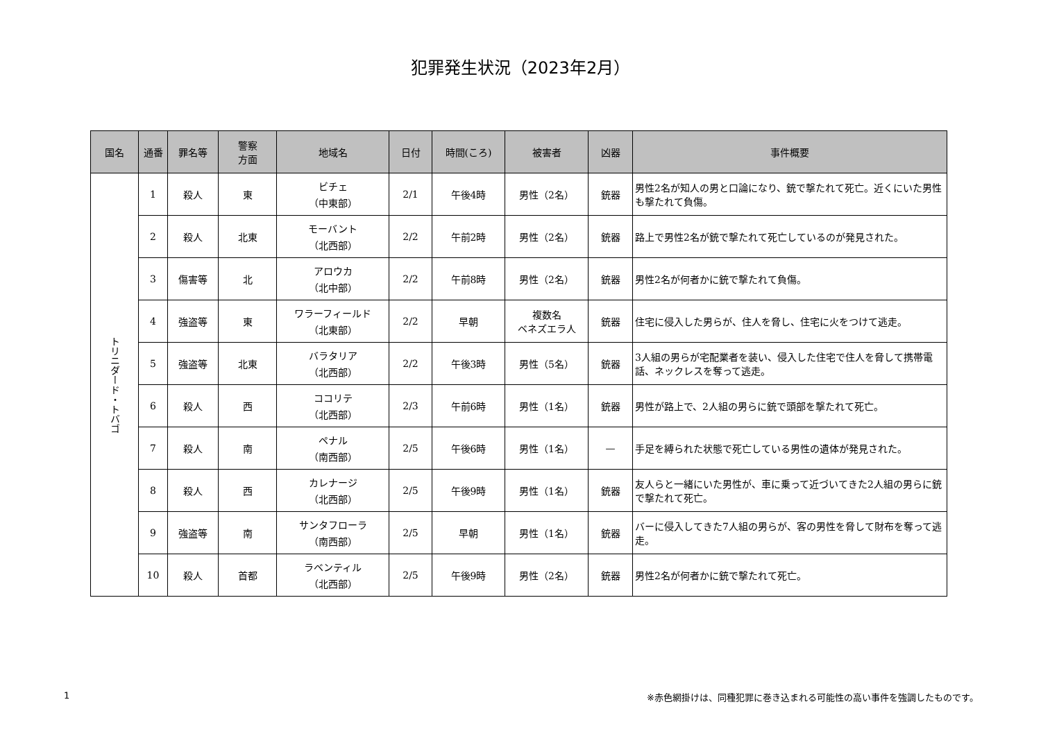犯罪発生状況（2023年2月）
| 国名 | 通番 | 罪名等 | 警察 方面 | 地域名 | 日付 | 時間(ころ) | 被害者 | 凶器 | 事件概要 |
| --- | --- | --- | --- | --- | --- | --- | --- | --- | --- |
| トリニダード・トバゴ | 1 | 殺人 | 東 | ビチェ （中東部） | 2/1 | 午後4時 | 男性（2名） | 銃器 | 男性2名が知人の男と口論になり、銃で撃たれて死亡。近くにいた男性も撃たれて負傷。 |
| | 2 | 殺人 | 北東 | モーバント （北西部） | 2/2 | 午前2時 | 男性（2名） | 銃器 | 路上で男性2名が銃で撃たれて死亡しているのが発見された。 |
| | 3 | 傷害等 | 北 | アロウカ （北中部） | 2/2 | 午前8時 | 男性（2名） | 銃器 | 男性2名が何者かに銃で撃たれて負傷。 |
| | 4 | 強盗等 | 東 | ワラーフィールド （北東部） | 2/2 | 早朝 | 複数名 ベネズエラ人 | 銃器 | 住宅に侵入した男らが、住人を脅し、住宅に火をつけて逃走。 |
| | 5 | 強盗等 | 北東 | バラタリア （北西部） | 2/2 | 午後3時 | 男性（5名） | 銃器 | 3人組の男らが宅配業者を装い、侵入した住宅で住人を脅して携帯電話、ネックレスを奪って逃走。 |
| | 6 | 殺人 | 西 | ココリテ （北西部） | 2/3 | 午前6時 | 男性（1名） | 銃器 | 男性が路上で、2人組の男らに銃で頭部を撃たれて死亡。 |
| | 7 | 殺人 | 南 | ペナル （南西部） | 2/5 | 午後6時 | 男性（1名） | — | 手足を縛られた状態で死亡している男性の遺体が発見された。 |
| | 8 | 殺人 | 西 | カレナージ （北西部） | 2/5 | 午後9時 | 男性（1名） | 銃器 | 友人らと一緒にいた男性が、車に乗って近づいてきた2人組の男らに銃で撃たれて死亡。 |
| | 9 | 強盗等 | 南 | サンタフローラ （南西部） | 2/5 | 早朝 | 男性（1名） | 銃器 | バーに侵入してきた7人組の男らが、客の男性を脅して財布を奪って逃走。 |
| | 10 | 殺人 | 首都 | ラベンティル （北西部） | 2/5 | 午後9時 | 男性（2名） | 銃器 | 男性2名が何者かに銃で撃たれて死亡。 |
1 ※赤色網掛けは、同種犯罪に巻き込まれる可能性の高い事件を強調したものです。